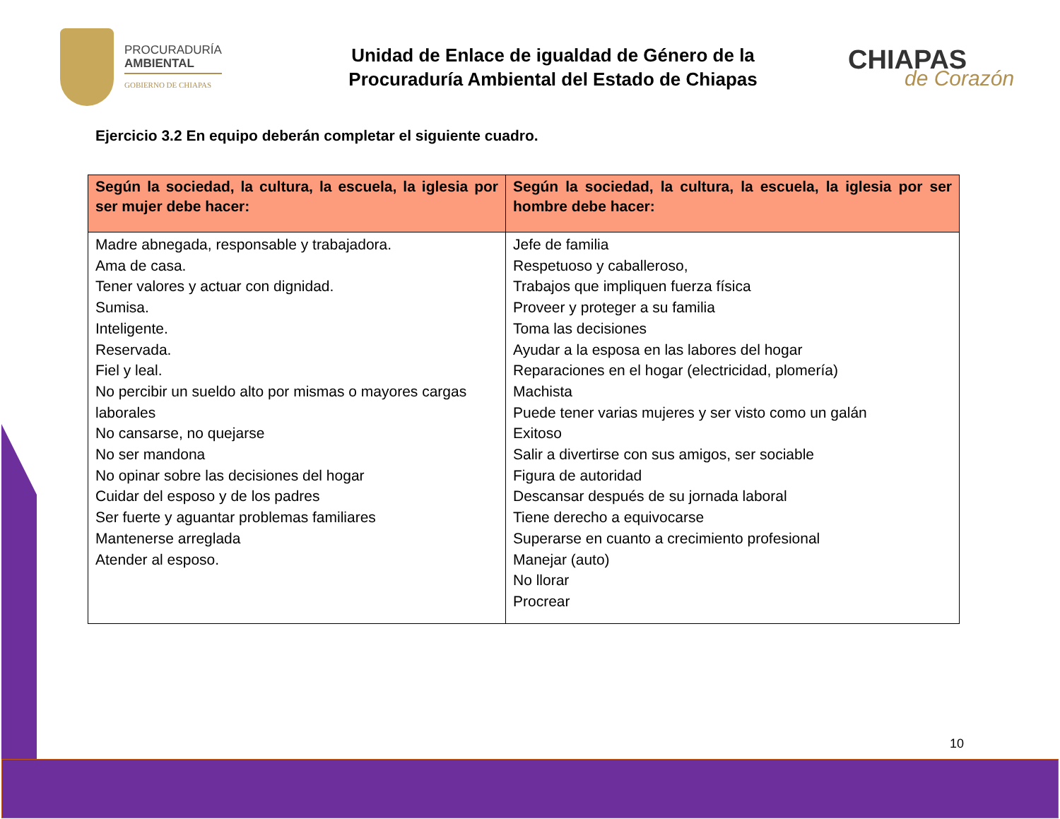PROCURADURÍA
AMBIENTAL
GOBIERNO DE CHIAPAS
Unidad de Enlace de igualdad de Género de la
Procuraduría Ambiental del Estado de Chiapas
CHIAPAS
de Corazón
Ejercicio 3.2 En equipo deberán completar el siguiente cuadro.
| Según la sociedad, la cultura, la escuela, la iglesia por ser mujer debe hacer: | Según la sociedad, la cultura, la escuela, la iglesia por ser hombre debe hacer: |
| --- | --- |
| Madre abnegada, responsable y trabajadora. Ama de casa. Tener valores y actuar con dignidad. Sumisa. Inteligente. Reservada. Fiel y leal. No percibir un sueldo alto por mismas o mayores cargas laborales No cansarse, no quejarse No ser mandona No opinar sobre las decisiones del hogar Cuidar del esposo y de los padres Ser fuerte y aguantar problemas familiares Mantenerse arreglada Atender al esposo. | Jefe de familia Respetuoso y caballeroso, Trabajos que impliquen fuerza física Proveer y proteger a su familia Toma las decisiones Ayudar a la esposa en las labores del hogar Reparaciones en el hogar (electricidad, plomería) Machista Puede tener varias mujeres y ser visto como un galán Exitoso Salir a divertirse con sus amigos, ser sociable Figura de autoridad Descansar después de su jornada laboral Tiene derecho a equivocarse Superarse en cuanto a crecimiento profesional Manejar (auto) No llorar Procrear |
10